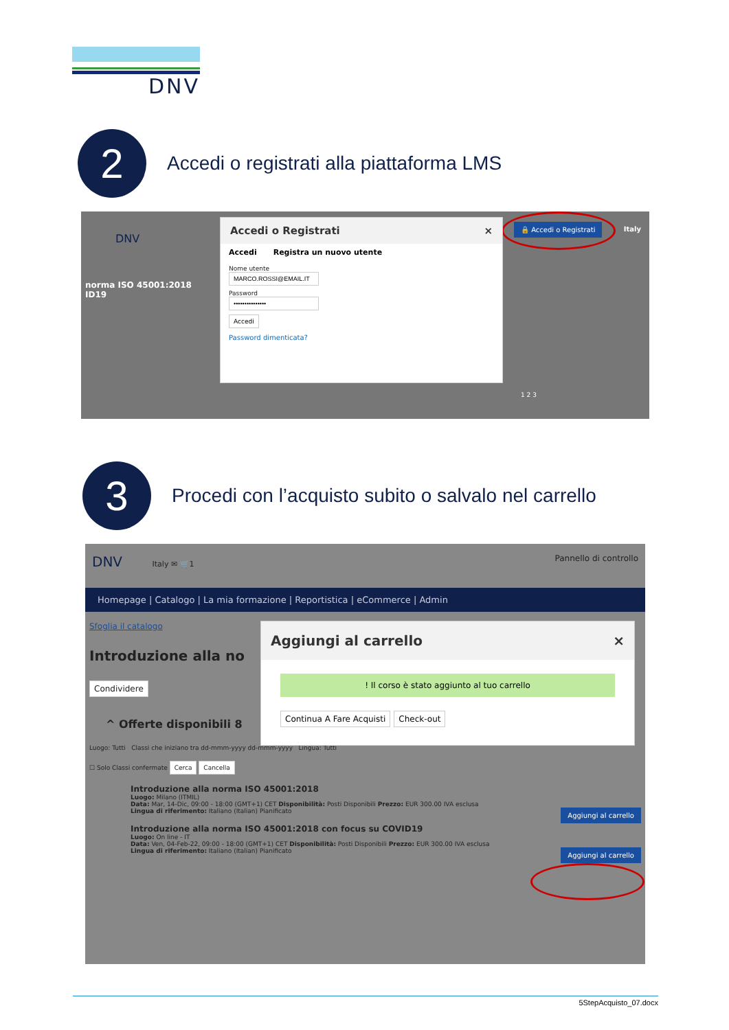DNV
2
Accedi o registrati alla piattaforma LMS
norma ISO 45001:2018
ID19
DNV
Italy 🔒 Accedi o Registrati
Accedi o Registrati ×
Accedi Registra un nuovo utente
Nome utente
Password
Accedi
Password dimenticata?
1 2 3
3
Procedi con l’acquisto subito o salvalo nel carrello
DNV Italy ✉ 🛒1 Pannello di controllo
Homepage | Catalogo | La mia formazione | Reportistica | eCommerce | Admin
Sfoglia il catalogo
Introduzione alla no
Condividere
^ Offerte disponibili 8
Luogo: Tutti Classi che iniziano tra dd-mmm-yyyy dd-mmm-yyyy Lingua: Tutti
☐ Solo Classi confermate Cerca Cancella
Introduzione alla norma ISO 45001:2018
Luogo: Milano (ITMIL)
Data: Mar, 14-Dic, 09:00 - 18:00 (GMT+1) CET Disponibilità: Posti Disponibili Prezzo: EUR 300.00 IVA esclusa
Lingua di riferimento: Italiano (Italian) Pianificato Aggiungi al carrello
Introduzione alla norma ISO 45001:2018 con focus su COVID19
Luogo: On line - IT
Data: Ven, 04-Feb-22, 09:00 - 18:00 (GMT+1) CET Disponibilità: Posti Disponibili Prezzo: EUR 300.00 IVA esclusa
Lingua di riferimento: Italiano (Italian) Pianificato Aggiungi al carrello
Aggiungi al carrello ×
! Il corso è stato aggiunto al tuo carrello
Continua A Fare Acquisti Check-out
5StepAcquisto_07.docx